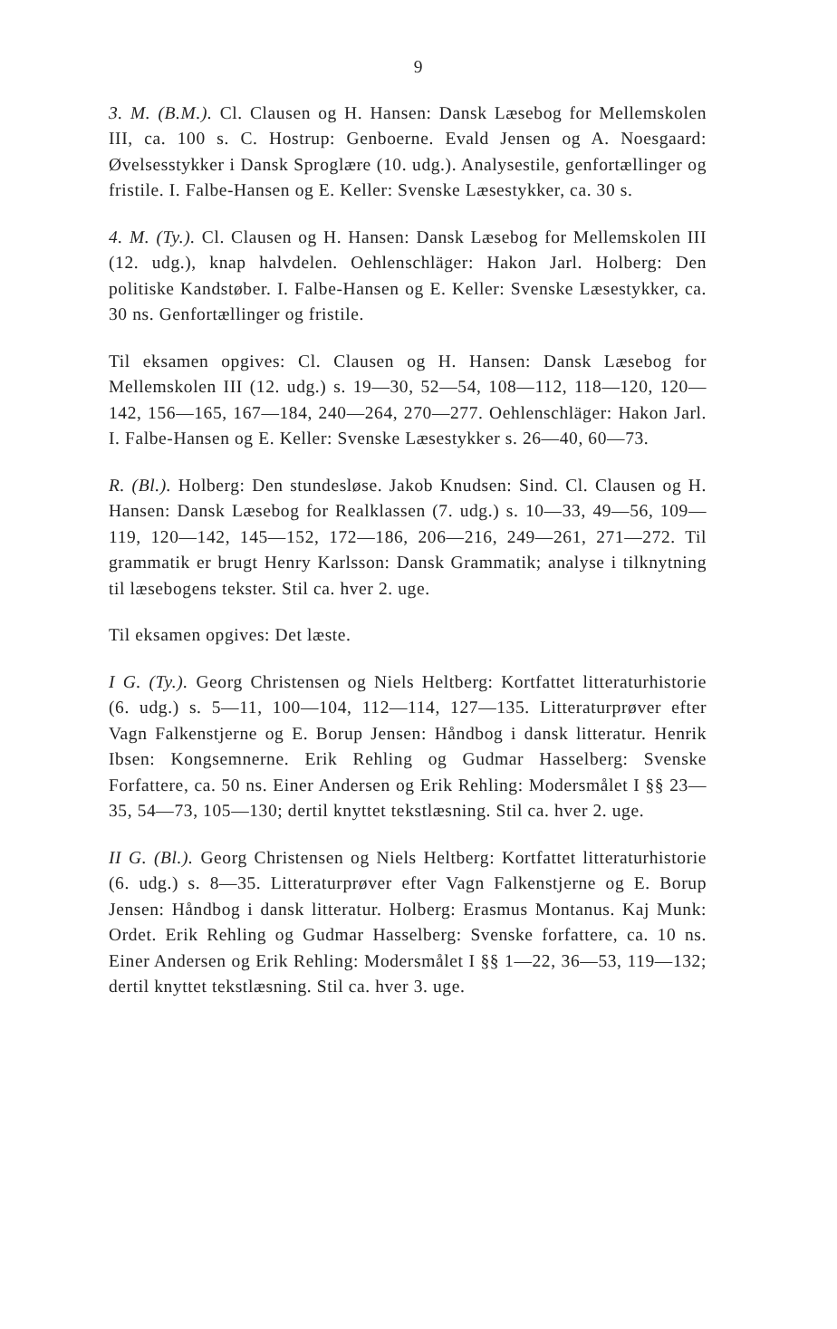9
3. M. (B.M.). Cl. Clausen og H. Hansen: Dansk Læsebog for Mellemskolen III, ca. 100 s. C. Hostrup: Genboerne. Evald Jensen og A. Noesgaard: Øvelsesstykker i Dansk Sproglære (10. udg.). Analysestile, genfortællinger og fristile. I. Falbe-Hansen og E. Keller: Svenske Læsestykker, ca. 30 s.
4. M. (Ty.). Cl. Clausen og H. Hansen: Dansk Læsebog for Mellemskolen III (12. udg.), knap halvdelen. Oehlenschläger: Hakon Jarl. Holberg: Den politiske Kandstøber. I. Falbe-Hansen og E. Keller: Svenske Læsestykker, ca. 30 ns. Genfortællinger og fristile.
Til eksamen opgives: Cl. Clausen og H. Hansen: Dansk Læsebog for Mellemskolen III (12. udg.) s. 19—30, 52—54, 108—112, 118—120, 120—142, 156—165, 167—184, 240—264, 270—277. Oehlenschläger: Hakon Jarl. I. Falbe-Hansen og E. Keller: Svenske Læsestykker s. 26—40, 60—73.
R. (Bl.). Holberg: Den stundesløse. Jakob Knudsen: Sind. Cl. Clausen og H. Hansen: Dansk Læsebog for Realklassen (7. udg.) s. 10—33, 49—56, 109—119, 120—142, 145—152, 172—186, 206—216, 249—261, 271—272. Til grammatik er brugt Henry Karlsson: Dansk Grammatik; analyse i tilknytning til læsebogens tekster. Stil ca. hver 2. uge.
Til eksamen opgives: Det læste.
I G. (Ty.). Georg Christensen og Niels Heltberg: Kortfattet litteraturhistorie (6. udg.) s. 5—11, 100—104, 112—114, 127—135. Litteraturprøver efter Vagn Falkenstjerne og E. Borup Jensen: Håndbog i dansk litteratur. Henrik Ibsen: Kongsemnerne. Erik Rehling og Gudmar Hasselberg: Svenske Forfattere, ca. 50 ns. Einer Andersen og Erik Rehling: Modersmålet I §§ 23—35, 54—73, 105—130; dertil knyttet tekstlæsning. Stil ca. hver 2. uge.
II G. (Bl.). Georg Christensen og Niels Heltberg: Kortfattet litteraturhistorie (6. udg.) s. 8—35. Litteraturprøver efter Vagn Falkenstjerne og E. Borup Jensen: Håndbog i dansk litteratur. Holberg: Erasmus Montanus. Kaj Munk: Ordet. Erik Rehling og Gudmar Hasselberg: Svenske forfattere, ca. 10 ns. Einer Andersen og Erik Rehling: Modersmålet I §§ 1—22, 36—53, 119—132; dertil knyttet tekstlæsning. Stil ca. hver 3. uge.